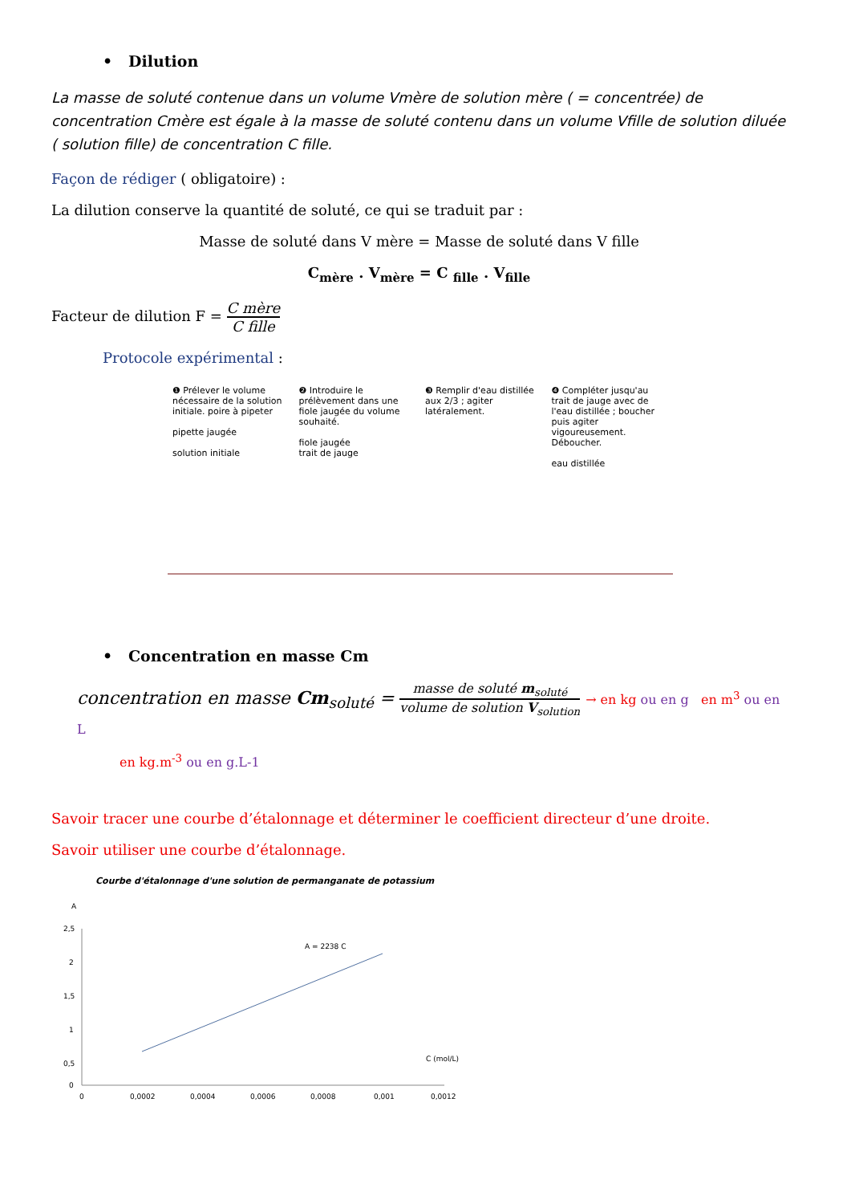• Dilution
La masse de soluté contenue dans un volume Vmère de solution mère ( = concentrée) de concentration Cmère est égale à la masse de soluté contenu dans un volume Vfille de solution diluée ( solution fille) de concentration C fille.
Façon de rédiger ( obligatoire) :
La dilution conserve la quantité de soluté, ce qui se traduit par :
Masse de soluté dans V mère = Masse de soluté dans V fille
C<sub>mère</sub> . V<sub>mère</sub> = C <sub>fille</sub> . V<sub>fille</sub>
Facteur de dilution F = C mère C fille
Protocole expérimental :
❶ Prélever le volume nécessaire de la solution initiale. poire à pipeter
pipette jaugée
solution initiale
❷ Introduire le prélèvement dans une fiole jaugée du volume souhaité.
fiole jaugée
trait de jauge
❸ Remplir d'eau distillée aux 2/3 ; agiter latéralement.
❹ Compléter jusqu'au trait de jauge avec de l'eau distillée ; boucher puis agiter vigoureusement. Déboucher.
eau distillée
• Concentration en masse Cm
concentration en masse Cm<sub>soluté</sub> = masse de soluté m<sub>soluté</sub> volume de solution V<sub>solution</sub> → en kg ou en g en m<sup>3</sup> ou en L
en kg.m<sup>-3</sup> ou en g.L-1
Savoir tracer une courbe d’étalonnage et déterminer le coefficient directeur d’une droite.
Savoir utiliser une courbe d’étalonnage.
Courbe d'étalonnage d'une solution de permanganate de potassium
A
2,5
2
1,5
1
0,5
0
0
0,0002
0,0004
0,0006
0,0008
0,001
0,0012
A = 2238 C
C (mol/L)